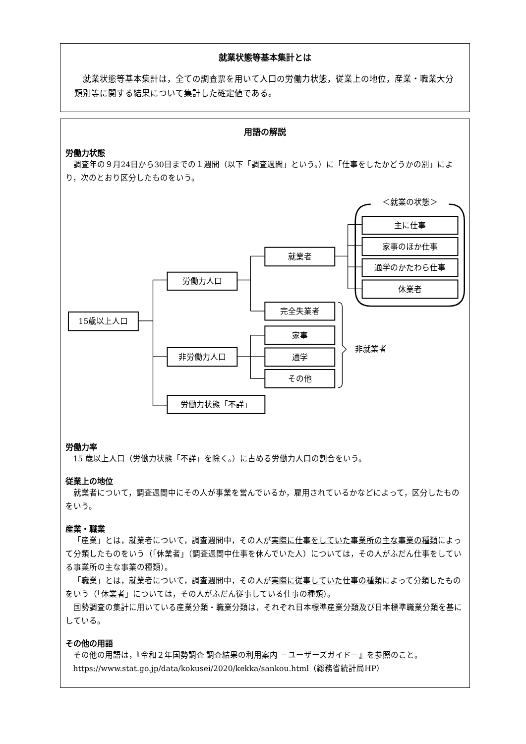就業状態等基本集計とは
就業状態等基本集計は，全ての調査票を用いて人口の労働力状態，従業上の地位，産業・職業大分類別等に関する結果について集計した確定値である。
用語の解説
労働力状態
調査年の９月24日から30日までの１週間（以下「調査週間」という。）に「仕事をしたかどうかの別」により，次のとおり区分したものをいう。
＜就業の状態＞
15歳以上人口
労働力人口
非労働力人口
労働力状態「不詳」
就業者
完全失業者
家事
通学
その他
主に仕事
家事のほか仕事
通学のかたわら仕事
休業者
非就業者
労働力率
15 歳以上人口（労働力状態「不詳」を除く。）に占める労働力人口の割合をいう。
従業上の地位
就業者について，調査週間中にその人が事業を営んでいるか，雇用されているかなどによって，区分したものをいう。
産業・職業
「産業」とは，就業者について，調査週間中，その人が実際に仕事をしていた事業所の主な事業の種類によって分類したものをいう（「休業者」（調査週間中仕事を休んでいた人）については，その人がふだん仕事をしている事業所の主な事業の種類）。
「職業」とは，就業者について，調査週間中，その人が実際に従事していた仕事の種類によって分類したものをいう（「休業者」については，その人がふだん従事している仕事の種類）。
国勢調査の集計に用いている産業分類・職業分類は，それぞれ日本標準産業分類及び日本標準職業分類を基にしている。
その他の用語
その他の用語は，『令和２年国勢調査 調査結果の利用案内 －ユーザーズガイド－』を参照のこと。
https://www.stat.go.jp/data/kokusei/2020/kekka/sankou.html（総務省統計局HP）